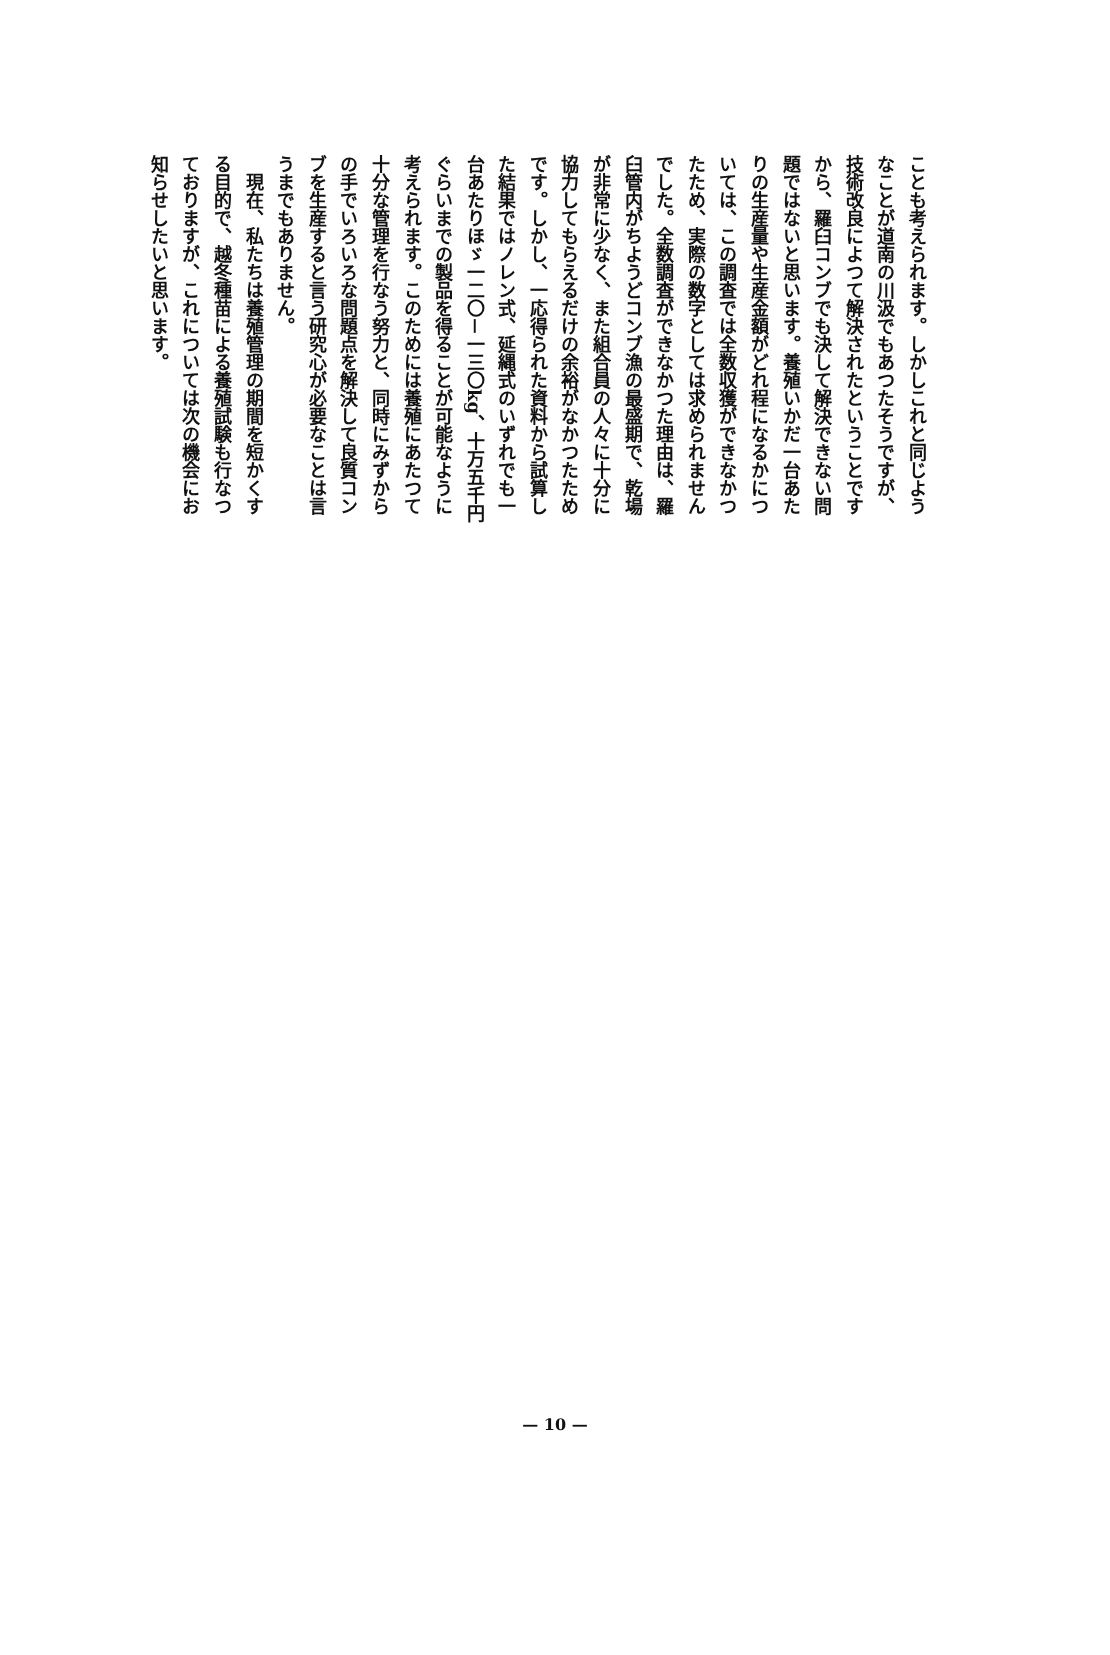ことも考えられます。しかしこれと同じよう
なことが道南の川汲でもあつたそうですが、
技術改良によつて解決されたということです
から、羅臼コンブでも決して解決できない問
題ではないと思います。養殖いかだ一台あた
りの生産量や生産金額がどれ程になるかにつ
いては、この調査では全数収獲ができなかつ
たため、実際の数字としては求められません
でした。全数調査ができなかつた理由は、羅
臼管内がちようどコンブ漁の最盛期で、乾場
が非常に少なく、また組合員の人々に十分に
協力してもらえるだけの余裕がなかつたため
です。しかし、一応得られた資料から試算し
た結果ではノレン式、延縄式のいずれでも一
台あたりほゞ一二〇－一三〇kg、十万五千円
ぐらいまでの製品を得ることが可能なように
考えられます。このためには養殖にあたつて
十分な管理を行なう努力と、同時にみずから
の手でいろいろな問題点を解決して良質コン
ブを生産すると言う研究心が必要なことは言
うまでもありません。
　現在、私たちは養殖管理の期間を短かくす
る目的で、越冬種苗による養殖試験も行なつ
ておりますが、これについては次の機会にお
知らせしたいと思います。
— 10 —